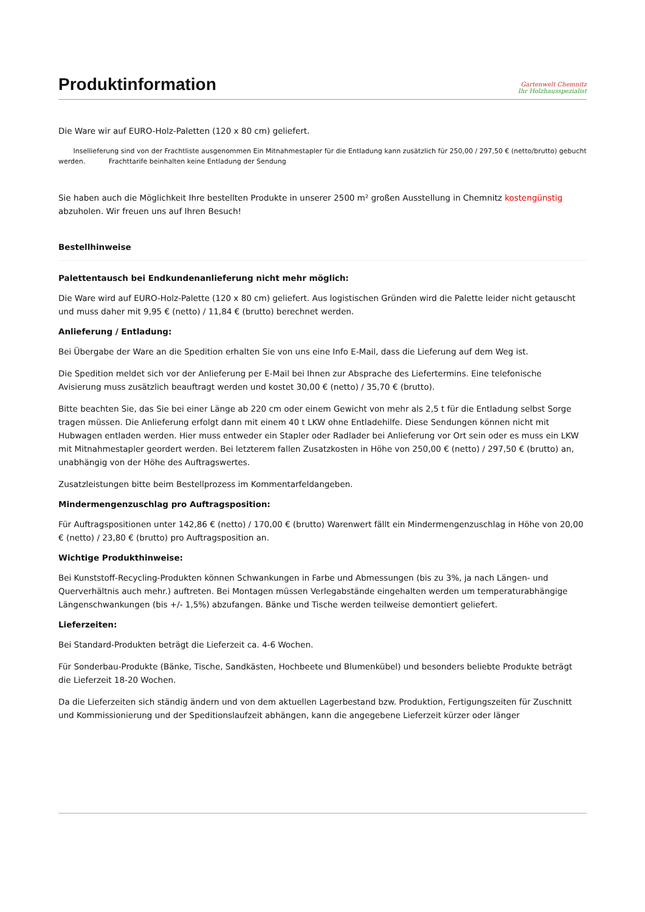Produktinformation
Gartenwelt Chemnitz
Ihr Holzhausspezialist
Die Ware wir auf EURO-Holz-Paletten (120 x 80 cm) geliefert.
Insellieferung sind von der Frachtliste ausgenommen Ein Mitnahmestapler für die Entladung kann zusätzlich für 250,00 / 297,50 € (netto/brutto) gebucht werden. Frachttarife beinhalten keine Entladung der Sendung
Sie haben auch die Möglichkeit Ihre bestellten Produkte in unserer 2500 m² großen Ausstellung in Chemnitz kostengünstig abzuholen. Wir freuen uns auf Ihren Besuch!
Bestellhinweise
Palettentausch bei Endkundenanlieferung nicht mehr möglich:
Die Ware wird auf EURO-Holz-Palette (120 x 80 cm) geliefert. Aus logistischen Gründen wird die Palette leider nicht getauscht und muss daher mit 9,95 € (netto) / 11,84 € (brutto) berechnet werden.
Anlieferung / Entladung:
Bei Übergabe der Ware an die Spedition erhalten Sie von uns eine Info E-Mail, dass die Lieferung auf dem Weg ist.
Die Spedition meldet sich vor der Anlieferung per E-Mail bei Ihnen zur Absprache des Liefertermins. Eine telefonische Avisierung muss zusätzlich beauftragt werden und kostet 30,00 € (netto) / 35,70 € (brutto).
Bitte beachten Sie, das Sie bei einer Länge ab 220 cm oder einem Gewicht von mehr als 2,5 t für die Entladung selbst Sorge tragen müssen. Die Anlieferung erfolgt dann mit einem 40 t LKW ohne Entladehilfe. Diese Sendungen können nicht mit Hubwagen entladen werden. Hier muss entweder ein Stapler oder Radlader bei Anlieferung vor Ort sein oder es muss ein LKW mit Mitnahmestapler geordert werden. Bei letzterem fallen Zusatzkosten in Höhe von 250,00 € (netto) / 297,50 € (brutto) an, unabhängig von der Höhe des Auftragswertes.
Zusatzleistungen bitte beim Bestellprozess im Kommentarfeldangeben.
Mindermengenzuschlag pro Auftragsposition:
Für Auftragspositionen unter 142,86 € (netto) / 170,00 € (brutto) Warenwert fällt ein Mindermengenzuschlag in Höhe von 20,00 € (netto) / 23,80 € (brutto) pro Auftragsposition an.
Wichtige Produkthinweise:
Bei Kunststoff-Recycling-Produkten können Schwankungen in Farbe und Abmessungen (bis zu 3%, ja nach Längen- und Querverhältnis auch mehr.) auftreten. Bei Montagen müssen Verlegabstände eingehalten werden um temperaturabhängige Längenschwankungen (bis +/- 1,5%) abzufangen. Bänke und Tische werden teilweise demontiert geliefert.
Lieferzeiten:
Bei Standard-Produkten beträgt die Lieferzeit ca. 4-6 Wochen.
Für Sonderbau-Produkte (Bänke, Tische, Sandkästen, Hochbeete und Blumenkübel) und besonders beliebte Produkte beträgt die Lieferzeit 18-20 Wochen.
Da die Lieferzeiten sich ständig ändern und von dem aktuellen Lagerbestand bzw. Produktion, Fertigungszeiten für Zuschnitt und Kommissionierung und der Speditionslaufzeit abhängen, kann die angegebene Lieferzeit kürzer oder länger